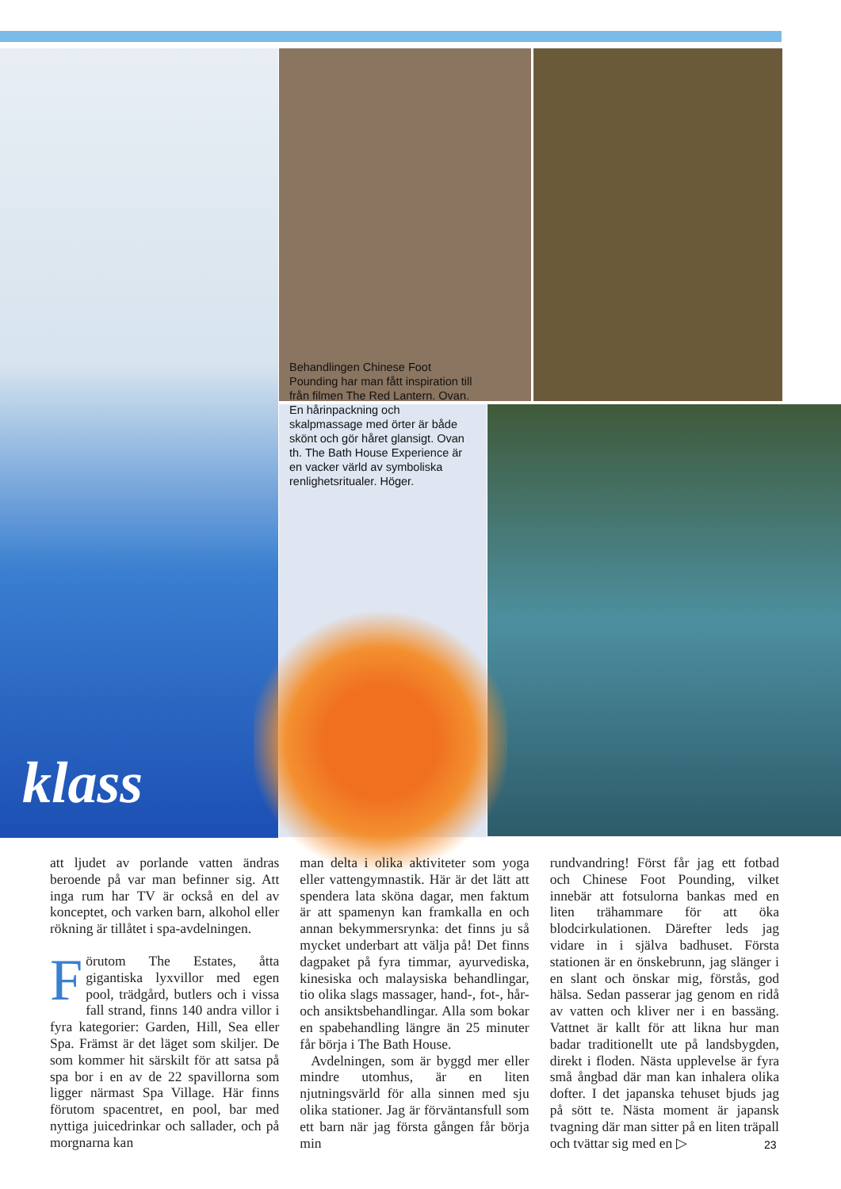Behandlingen Chinese Foot Pounding har man fått inspiration till från filmen The Red Lantern. Ovan. En hårinpackning och skalpmassage med örter är både skönt och gör håret glansigt. Ovan th. The Bath House Experience är en vacker värld av symboliska renlighetsritualer. Höger.
klass
att ljudet av porlande vatten ändras beroende på var man befinner sig. Att inga rum har TV är också en del av konceptet, och varken barn, alkohol eller rökning är tillåtet i spa-avdelningen.
Förutom The Estates, åtta gigantiska lyxvillor med egen pool, trädgård, butlers och i vissa fall strand, finns 140 andra villor i fyra kategorier: Garden, Hill, Sea eller Spa. Främst är det läget som skiljer. De som kommer hit särskilt för att satsa på spa bor i en av de 22 spavillorna som ligger närmast Spa Village. Här finns förutom spacentret, en pool, bar med nyttiga juicedrinkar och sallader, och på morgnarna kan
man delta i olika aktiviteter som yoga eller vattengymnastik. Här är det lätt att spendera lata sköna dagar, men faktum är att spamenyn kan framkalla en och annan bekymmersrynka: det finns ju så mycket underbart att välja på! Det finns dagpaket på fyra timmar, ayurvediska, kinesiska och malaysiska behandlingar, tio olika slags massager, hand-, fot-, hår- och ansiktsbehandlingar. Alla som bokar en spabehandling längre än 25 minuter får börja i The Bath House.
Avdelningen, som är byggd mer eller mindre utomhus, är en liten njutningsvärld för alla sinnen med sju olika stationer. Jag är förväntansfull som ett barn när jag första gången får börja min
rundvandring! Först får jag ett fotbad och Chinese Foot Pounding, vilket innebär att fotsulorna bankas med en liten trähammare för att öka blodcirkulationen. Därefter leds jag vidare in i själva badhuset. Första stationen är en önskebrunn, jag slänger i en slant och önskar mig, förstås, god hälsa. Sedan passerar jag genom en ridå av vatten och kliver ner i en bassäng. Vattnet är kallt för att likna hur man badar traditionellt ute på landsbygden, direkt i floden. Nästa upplevelse är fyra små ångbad där man kan inhalera olika dofter. I det japanska tehuset bjuds jag på sött te. Nästa moment är japansk tvagning där man sitter på en liten träpall och tvättar sig med en ▷
23